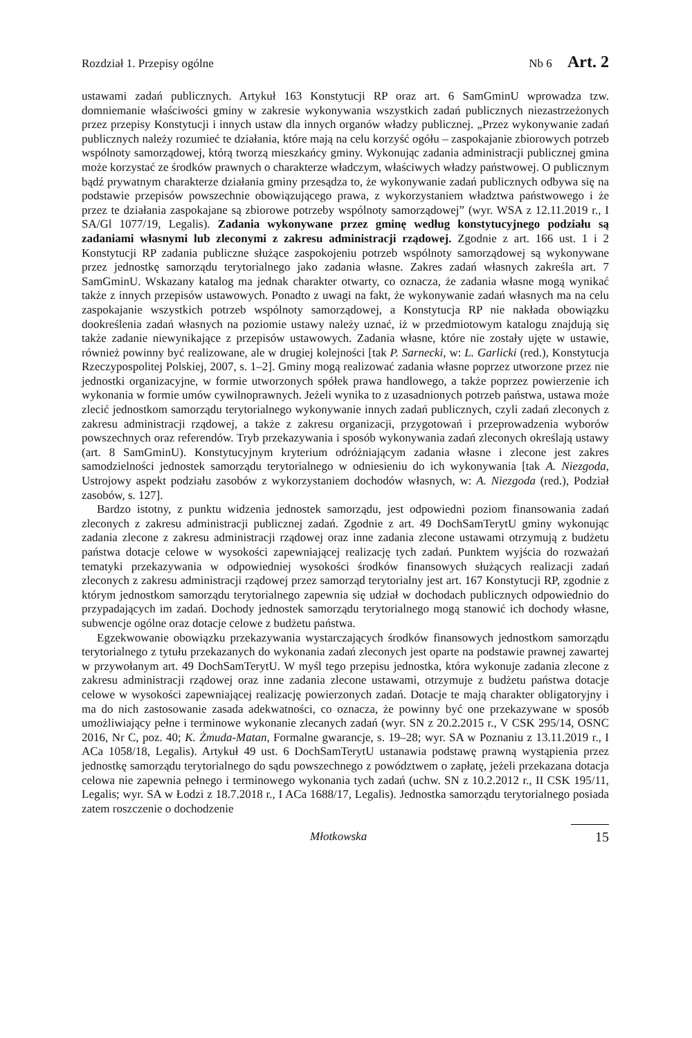Rozdział 1. Przepisy ogólne Nb 6 Art. 2
ustawami zadań publicznych. Artykuł 163 Konstytucji RP oraz art. 6 SamGminU wprowadza tzw. domniemanie właściwości gminy w zakresie wykonywania wszystkich zadań publicznych niezastrzeżonych przez przepisy Konstytucji i innych ustaw dla innych organów władzy publicznej. „Przez wykonywanie zadań publicznych należy rozumieć te działania, które mają na celu korzyść ogółu – zaspokajanie zbiorowych potrzeb wspólnoty samorządowej, którą tworzą mieszkańcy gminy. Wykonując zadania administracji publicznej gmina może korzystać ze środków prawnych o charakterze władczym, właściwych władzy państwowej. O publicznym bądź prywatnym charakterze działania gminy przesądza to, że wykonywanie zadań publicznych odbywa się na podstawie przepisów powszechnie obowiązującego prawa, z wykorzystaniem władztwa państwowego i że przez te działania zaspokajane są zbiorowe potrzeby wspólnoty samorządowej” (wyr. WSA z 12.11.2019 r., I SA/Gl 1077/19, Legalis). Zadania wykonywane przez gminę według konstytucyjnego podziału są zadaniami własnymi lub zleconymi z zakresu administracji rządowej. Zgodnie z art. 166 ust. 1 i 2 Konstytucji RP zadania publiczne służące zaspokojeniu potrzeb wspólnoty samorządowej są wykonywane przez jednostkę samorządu terytorialnego jako zadania własne. Zakres zadań własnych zakreśla art. 7 SamGminU. Wskazany katalog ma jednak charakter otwarty, co oznacza, że zadania własne mogą wynikać także z innych przepisów ustawowych. Ponadto z uwagi na fakt, że wykonywanie zadań własnych ma na celu zaspokajanie wszystkich potrzeb wspólnoty samorządowej, a Konstytucja RP nie nakłada obowiązku dookreślenia zadań własnych na poziomie ustawy należy uznać, iż w przedmiotowym katalogu znajdują się także zadanie niewynikające z przepisów ustawowych. Zadania własne, które nie zostały ujęte w ustawie, również powinny być realizowane, ale w drugiej kolejności [tak P. Sarnecki, w: L. Garlicki (red.), Konstytucja Rzeczypospolitej Polskiej, 2007, s. 1–2]. Gminy mogą realizować zadania własne poprzez utworzone przez nie jednostki organizacyjne, w formie utworzonych spółek prawa handlowego, a także poprzez powierzenie ich wykonania w formie umów cywilnoprawnych. Jeżeli wynika to z uzasadnionych potrzeb państwa, ustawa może zlecić jednostkom samorządu terytorialnego wykonywanie innych zadań publicznych, czyli zadań zleconych z zakresu administracji rządowej, a także z zakresu organizacji, przygotowań i przeprowadzenia wyborów powszechnych oraz referendów. Tryb przekazywania i sposób wykonywania zadań zleconych określają ustawy (art. 8 SamGminU). Konstytucyjnym kryterium odróżniającym zadania własne i zlecone jest zakres samodzielności jednostek samorządu terytorialnego w odniesieniu do ich wykonywania [tak A. Niezgoda, Ustrojowy aspekt podziału zasobów z wykorzystaniem dochodów własnych, w: A. Niezgoda (red.), Podział zasobów, s. 127].
Bardzo istotny, z punktu widzenia jednostek samorządu, jest odpowiedni poziom finansowania zadań zleconych z zakresu administracji publicznej zadań. Zgodnie z art. 49 DochSamTerytU gminy wykonując zadania zlecone z zakresu administracji rządowej oraz inne zadania zlecone ustawami otrzymują z budżetu państwa dotacje celowe w wysokości zapewniającej realizację tych zadań. Punktem wyjścia do rozważań tematyki przekazywania w odpowiedniej wysokości środków finansowych służących realizacji zadań zleconych z zakresu administracji rządowej przez samorząd terytorialny jest art. 167 Konstytucji RP, zgodnie z którym jednostkom samorządu terytorialnego zapewnia się udział w dochodach publicznych odpowiednio do przypadających im zadań. Dochody jednostek samorządu terytorialnego mogą stanowić ich dochody własne, subwencje ogólne oraz dotacje celowe z budżetu państwa.
Egzekwowanie obowiązku przekazywania wystarczających środków finansowych jednostkom samorządu terytorialnego z tytułu przekazanych do wykonania zadań zleconych jest oparte na podstawie prawnej zawartej w przywołanym art. 49 DochSamTerytU. W myśl tego przepisu jednostka, która wykonuje zadania zlecone z zakresu administracji rządowej oraz inne zadania zlecone ustawami, otrzymuje z budżetu państwa dotacje celowe w wysokości zapewniającej realizację powierzonych zadań. Dotacje te mają charakter obligatoryjny i ma do nich zastosowanie zasada adekwatności, co oznacza, że powinny być one przekazywane w sposób umożliwiający pełne i terminowe wykonanie zlecanych zadań (wyr. SN z 20.2.2015 r., V CSK 295/14, OSNC 2016, Nr C, poz. 40; K. Żmuda-Matan, Formalne gwarancje, s. 19–28; wyr. SA w Poznaniu z 13.11.2019 r., I ACa 1058/18, Legalis). Artykuł 49 ust. 6 DochSamTerytU ustanawia podstawę prawną wystąpienia przez jednostkę samorządu terytorialnego do sądu powszechnego z powództwem o zapłatę, jeżeli przekazana dotacja celowa nie zapewnia pełnego i terminowego wykonania tych zadań (uchw. SN z 10.2.2012 r., II CSK 195/11, Legalis; wyr. SA w Łodzi z 18.7.2018 r., I ACa 1688/17, Legalis). Jednostka samorządu terytorialnego posiada zatem roszczenie o dochodzenie
Młotkowska 15